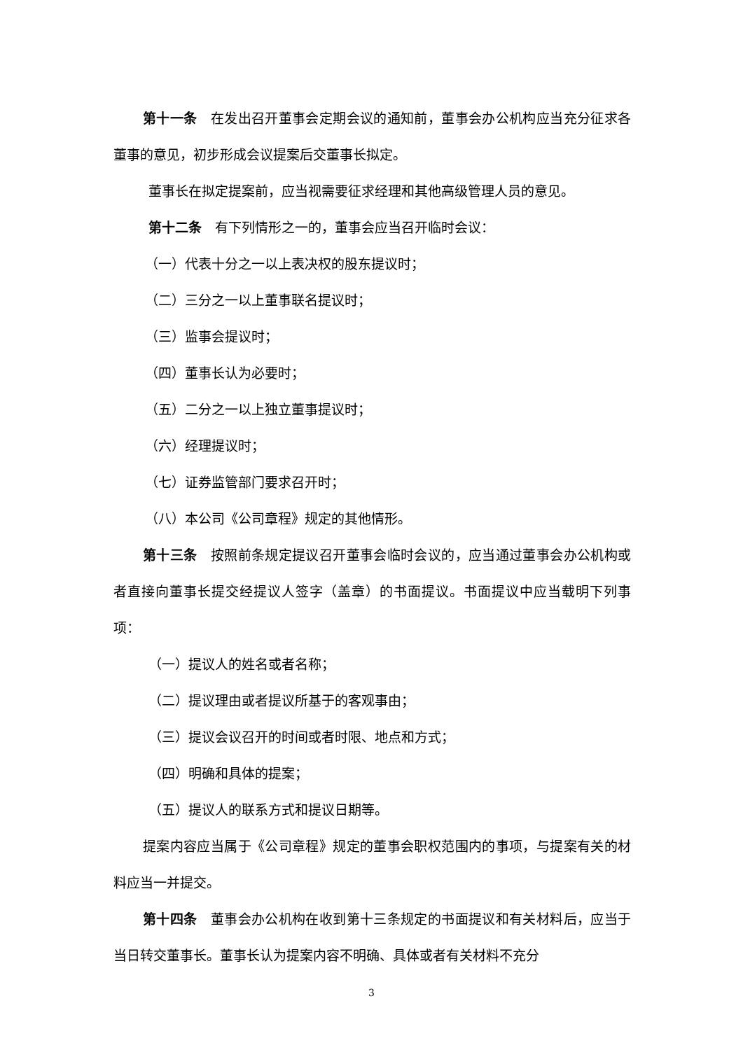第十一条　在发出召开董事会定期会议的通知前，董事会办公机构应当充分征求各董事的意见，初步形成会议提案后交董事长拟定。
董事长在拟定提案前，应当视需要征求经理和其他高级管理人员的意见。
第十二条　有下列情形之一的，董事会应当召开临时会议：
（一）代表十分之一以上表决权的股东提议时；
（二）三分之一以上董事联名提议时；
（三）监事会提议时；
（四）董事长认为必要时；
（五）二分之一以上独立董事提议时；
（六）经理提议时；
（七）证券监管部门要求召开时；
（八）本公司《公司章程》规定的其他情形。
第十三条　按照前条规定提议召开董事会临时会议的，应当通过董事会办公机构或者直接向董事长提交经提议人签字（盖章）的书面提议。书面提议中应当载明下列事项：
（一）提议人的姓名或者名称；
（二）提议理由或者提议所基于的客观事由；
（三）提议会议召开的时间或者时限、地点和方式；
（四）明确和具体的提案；
（五）提议人的联系方式和提议日期等。
提案内容应当属于《公司章程》规定的董事会职权范围内的事项，与提案有关的材料应当一并提交。
第十四条　董事会办公机构在收到第十三条规定的书面提议和有关材料后，应当于当日转交董事长。董事长认为提案内容不明确、具体或者有关材料不充分
3